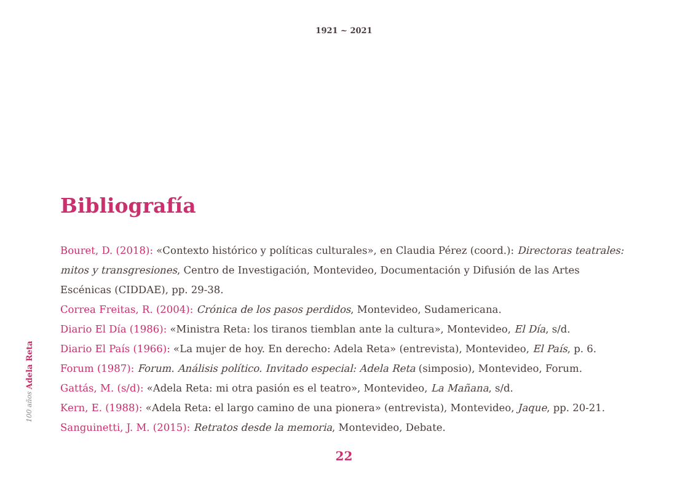1921 ~ 2021
100 años Adela Reta
Bibliografía
Bouret, D. (2018): «Contexto histórico y políticas culturales», en Claudia Pérez (coord.): Directoras teatrales: mitos y transgresiones, Centro de Investigación, Montevideo, Documentación y Difusión de las Artes Escénicas (CIDDAE), pp. 29-38.
Correa Freitas, R. (2004): Crónica de los pasos perdidos, Montevideo, Sudamericana.
Diario El Día (1986): «Ministra Reta: los tiranos tiemblan ante la cultura», Montevideo, El Día, s/d.
Diario El País (1966): «La mujer de hoy. En derecho: Adela Reta» (entrevista), Montevideo, El País, p. 6.
Forum (1987): Forum. Análisis político. Invitado especial: Adela Reta (simposio), Montevideo, Forum.
Gattás, M. (s/d): «Adela Reta: mi otra pasión es el teatro», Montevideo, La Mañana, s/d.
Kern, E. (1988): «Adela Reta: el largo camino de una pionera» (entrevista), Montevideo, Jaque, pp. 20-21.
Sanguinetti, J. M. (2015): Retratos desde la memoria, Montevideo, Debate.
22